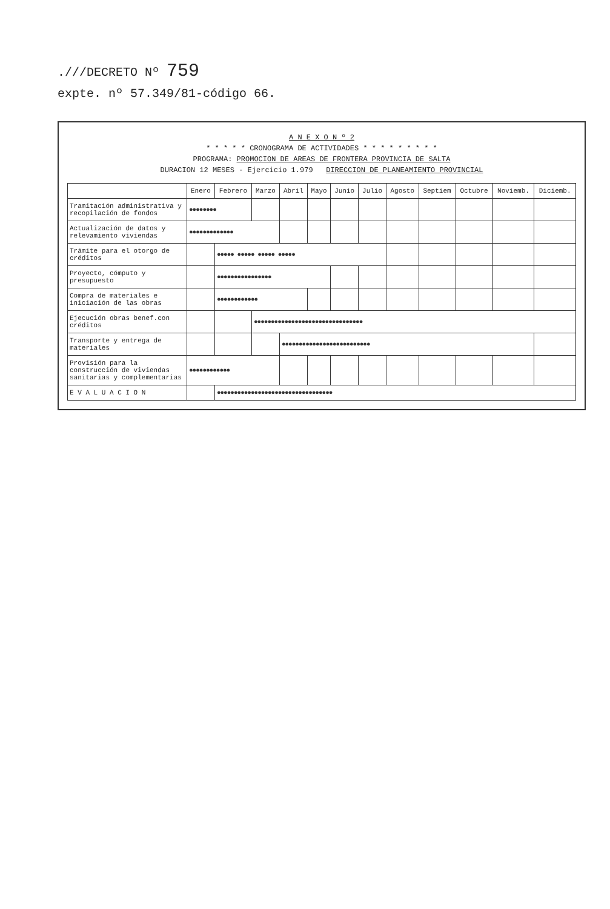.///DECRETO Nº 759
expte. nº 57.349/81-código 66.
A N E X O N º 2
* * * * * CRONOGRAMA DE ACTIVIDADES * * * * * * * * *
PROGRAMA: PROMOCION DE AREAS DE FRONTERA PROVINCIA DE SALTA
DURACION 12 MESES - Ejercicio 1.979 DIRECCION DE PLANEAMIENTO PROVINCIAL
| | Enero | Febrero | Marzo | Abril | Mayo | Junio | Julio | Agosto | Septiem | Octubre | Noviemb. | Diciemb. |
| --- | --- | --- | --- | --- | --- | --- | --- | --- | --- | --- | --- | --- |
| Tramitación administrativa y recopilación de fondos | ●●●●●●●● | | | | | | | | | | | |
| Actualización de datos y relevamiento viviendas | ●●●●●●●●●●●●● | | | | | | | | | | | |
| Trámite para el otorgo de créditos | | ●●●●● ●●●●● ●●●●● ●●●●● | | | | | | | | | | |
| Proyecto, cómputo y presupuesto | | ●●●●●●●●●●●●●●●● | | | | | | | | | | |
| Compra de materiales e iniciación de las obras | | ●●●●●●●●●●●● | | | | | | | | | | |
| Ejecución obras benef.con créditos | | | ●●●●●●●●●●●●●●●●●●●●●●●●●●●●●●●● | | | | | | | | | |
| Transporte y entrega de materiales | | | | ●●●●●●●●●●●●●●●●●●●●●●●●●● | | | | | | | | |
| Provisión para la construcción de viviendas sanitarias y complementarias | ●●●●●●●●●●●● | | | | | | | | | | | |
| E V A L U A C I O N | | ●●●●●●●●●●●●●●●●●●●●●●●●●●●●●●●●●● | | | | | | | | | | |